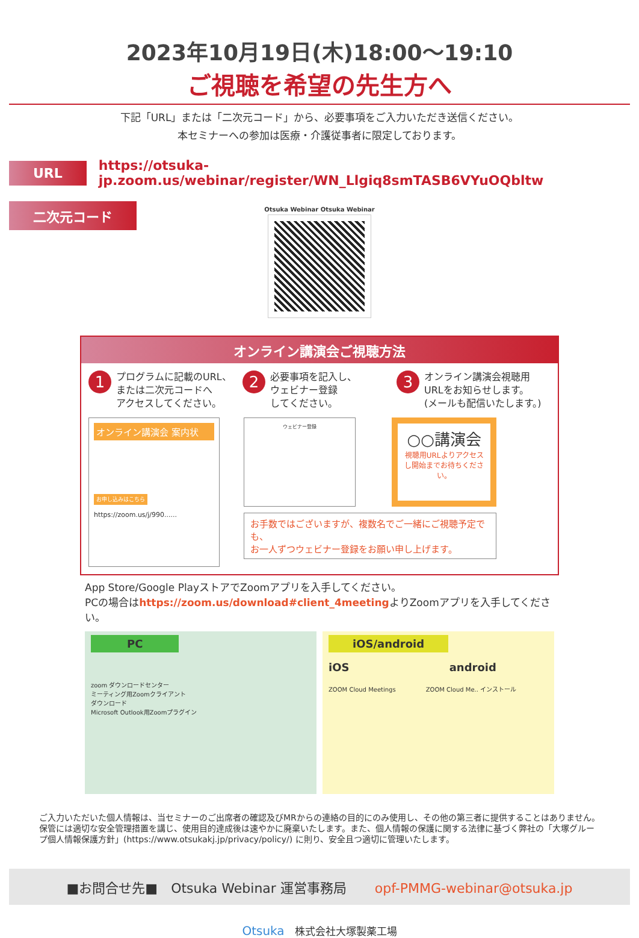2023年10月19日(木)18:00〜19:10
ご視聴を希望の先生方へ
下記「URL」または「二次元コード」から、必要事項をご入力いただき送信ください。
本セミナーへの参加は医療・介護従事者に限定しております。
URL
https://otsuka-jp.zoom.us/webinar/register/WN_Llgiq8smTASB6VYuOQbltw
二次元コード
Otsuka Webinar Otsuka Webinar
オンライン講演会ご視聴方法
1
プログラムに記載のURL、
または二次元コードへ
アクセスしてください。
2
必要事項を記入し、
ウェビナー登録
してください。
3
オンライン講演会視聴用
URLをお知らせします。
(メールも配信いたします。)
オンライン講演会 案内状
お申し込みはこちら
https://zoom.us/j/990......
ウェビナー登録
○○講演会
視聴用URLよりアクセスし開始までお待ちください。
お手数ではございますが、複数名でご一緒にご視聴予定でも、
お一人ずつウェビナー登録をお願い申し上げます。
App Store/Google PlayストアでZoomアプリを入手してください。
PCの場合はhttps://zoom.us/download#client_4meetingよりZoomアプリを入手してください。
PC
zoom ダウンロードセンター
ミーティング用Zoomクライアント
ダウンロード
Microsoft Outlook用Zoomプラグイン
iOS/android
iOS android
ZOOM Cloud Meetings　　　　　ZOOM Cloud Me.. インストール
ご入力いただいた個人情報は、当セミナーのご出席者の確認及びMRからの連絡の目的にのみ使用し、その他の第三者に提供することはありません。保管には適切な安全管理措置を講じ、使用目的達成後は速やかに廃棄いたします。また、個人情報の保護に関する法律に基づく弊社の「大塚グループ個人情報保護方針」(https://www.otsukakj.jp/privacy/policy/) に則り、安全且つ適切に管理いたします。
■お問合せ先■　Otsuka Webinar 運営事務局 opf-PMMG-webinar@otsuka.jp
Otsuka　株式会社大塚製薬工場